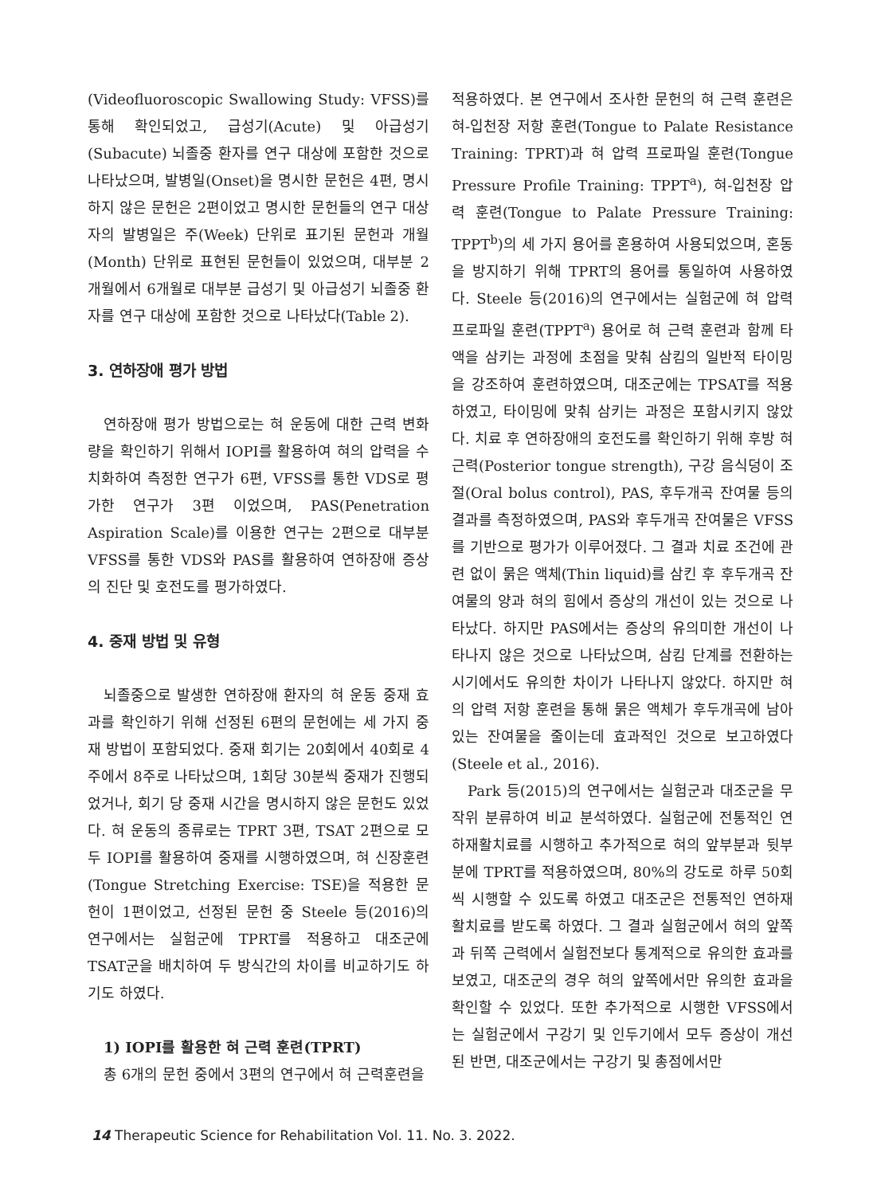(Videofluoroscopic Swallowing Study: VFSS)를 통해 확인되었고, 급성기(Acute) 및 아급성기(Subacute) 뇌졸중 환자를 연구 대상에 포함한 것으로 나타났으며, 발병일(Onset)을 명시한 문헌은 4편, 명시하지 않은 문헌은 2편이었고 명시한 문헌들의 연구 대상자의 발병일은 주(Week) 단위로 표기된 문헌과 개월(Month) 단위로 표현된 문헌들이 있었으며, 대부분 2개월에서 6개월로 대부분 급성기 및 아급성기 뇌졸중 환자를 연구 대상에 포함한 것으로 나타났다(Table 2).
3. 연하장애 평가 방법
연하장애 평가 방법으로는 혀 운동에 대한 근력 변화량을 확인하기 위해서 IOPI를 활용하여 혀의 압력을 수치화하여 측정한 연구가 6편, VFSS를 통한 VDS로 평가한 연구가 3편 이었으며, PAS(Penetration Aspiration Scale)를 이용한 연구는 2편으로 대부분 VFSS를 통한 VDS와 PAS를 활용하여 연하장애 증상의 진단 및 호전도를 평가하였다.
4. 중재 방법 및 유형
뇌졸중으로 발생한 연하장애 환자의 혀 운동 중재 효과를 확인하기 위해 선정된 6편의 문헌에는 세 가지 중재 방법이 포함되었다. 중재 회기는 20회에서 40회로 4주에서 8주로 나타났으며, 1회당 30분씩 중재가 진행되었거나, 회기 당 중재 시간을 명시하지 않은 문헌도 있었다. 혀 운동의 종류로는 TPRT 3편, TSAT 2편으로 모두 IOPI를 활용하여 중재를 시행하였으며, 혀 신장훈련(Tongue Stretching Exercise: TSE)을 적용한 문헌이 1편이었고, 선정된 문헌 중 Steele 등(2016)의 연구에서는 실험군에 TPRT를 적용하고 대조군에 TSAT군을 배치하여 두 방식간의 차이를 비교하기도 하기도 하였다.
1) IOPI를 활용한 혀 근력 훈련(TPRT)
총 6개의 문헌 중에서 3편의 연구에서 혀 근력훈련을
적용하였다. 본 연구에서 조사한 문헌의 혀 근력 훈련은 혀-입천장 저항 훈련(Tongue to Palate Resistance Training: TPRT)과 혀 압력 프로파일 훈련(Tongue Pressure Profile Training: TPPT<sup>a</sup>), 혀-입천장 압력 훈련(Tongue to Palate Pressure Training: TPPT<sup>b</sup>)의 세 가지 용어를 혼용하여 사용되었으며, 혼동을 방지하기 위해 TPRT의 용어를 통일하여 사용하였다. Steele 등(2016)의 연구에서는 실험군에 혀 압력 프로파일 훈련(TPPT<sup>a</sup>) 용어로 혀 근력 훈련과 함께 타액을 삼키는 과정에 초점을 맞춰 삼킴의 일반적 타이밍을 강조하여 훈련하였으며, 대조군에는 TPSAT를 적용하였고, 타이밍에 맞춰 삼키는 과정은 포함시키지 않았다. 치료 후 연하장애의 호전도를 확인하기 위해 후방 혀 근력(Posterior tongue strength), 구강 음식덩이 조절(Oral bolus control), PAS, 후두개곡 잔여물 등의 결과를 측정하였으며, PAS와 후두개곡 잔여물은 VFSS를 기반으로 평가가 이루어졌다. 그 결과 치료 조건에 관련 없이 묽은 액체(Thin liquid)를 삼킨 후 후두개곡 잔여물의 양과 혀의 힘에서 증상의 개선이 있는 것으로 나타났다. 하지만 PAS에서는 증상의 유의미한 개선이 나타나지 않은 것으로 나타났으며, 삼킴 단계를 전환하는 시기에서도 유의한 차이가 나타나지 않았다. 하지만 혀의 압력 저항 훈련을 통해 묽은 액체가 후두개곡에 남아있는 잔여물을 줄이는데 효과적인 것으로 보고하였다(Steele et al., 2016).
Park 등(2015)의 연구에서는 실험군과 대조군을 무작위 분류하여 비교 분석하였다. 실험군에 전통적인 연하재활치료를 시행하고 추가적으로 혀의 앞부분과 뒷부분에 TPRT를 적용하였으며, 80%의 강도로 하루 50회씩 시행할 수 있도록 하였고 대조군은 전통적인 연하재활치료를 받도록 하였다. 그 결과 실험군에서 혀의 앞쪽과 뒤쪽 근력에서 실험전보다 통계적으로 유의한 효과를 보였고, 대조군의 경우 혀의 앞쪽에서만 유의한 효과을 확인할 수 있었다. 또한 추가적으로 시행한 VFSS에서는 실험군에서 구강기 및 인두기에서 모두 증상이 개선된 반면, 대조군에서는 구강기 및 총점에서만
14 Therapeutic Science for Rehabilitation Vol. 11. No. 3. 2022.